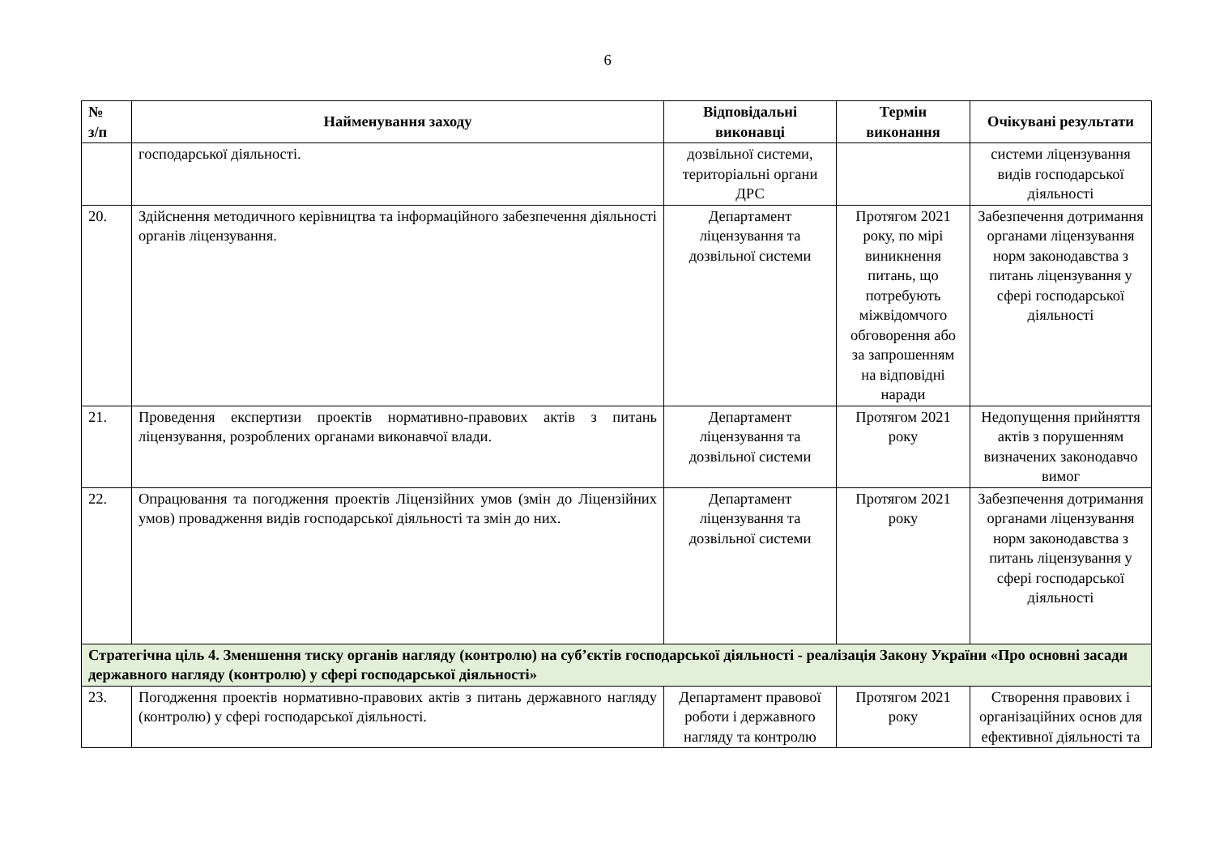6
| № з/п | Найменування заходу | Відповідальні виконавці | Термін виконання | Очікувані результати |
| --- | --- | --- | --- | --- |
| | господарської діяльності. | дозвільної системи, територіальні органи ДРС | | системи ліцензування видів господарської діяльності |
| 20. | Здійснення методичного керівництва та інформаційного забезпечення діяльності органів ліцензування. | Департамент ліцензування та дозвільної системи | Протягом 2021 року, по мірі виникнення питань, що потребують міжвідомчого обговорення або за запрошенням на відповідні наради | Забезпечення дотримання органами ліцензування норм законодавства з питань ліцензування у сфері господарської діяльності |
| 21. | Проведення експертизи проектів нормативно-правових актів з питань ліцензування, розроблених органами виконавчої влади. | Департамент ліцензування та дозвільної системи | Протягом 2021 року | Недопущення прийняття актів з порушенням визначених законодавчо вимог |
| 22. | Опрацювання та погодження проектів Ліцензійних умов (змін до Ліцензійних умов) провадження видів господарської діяльності та змін до них. | Департамент ліцензування та дозвільної системи | Протягом 2021 року | Забезпечення дотримання органами ліцензування норм законодавства з питань ліцензування у сфері господарської діяльності |
| Стратегічна ціль 4. Зменшення тиску органів нагляду (контролю) на суб’єктів господарської діяльності - реалізація Закону України «Про основні засади державного нагляду (контролю) у сфері господарської діяльності» | | | | |
| 23. | Погодження проектів нормативно-правових актів з питань державного нагляду (контролю) у сфері господарської діяльності. | Департамент правової роботи і державного нагляду та контролю | Протягом 2021 року | Створення правових і організаційних основ для ефективної діяльності та |